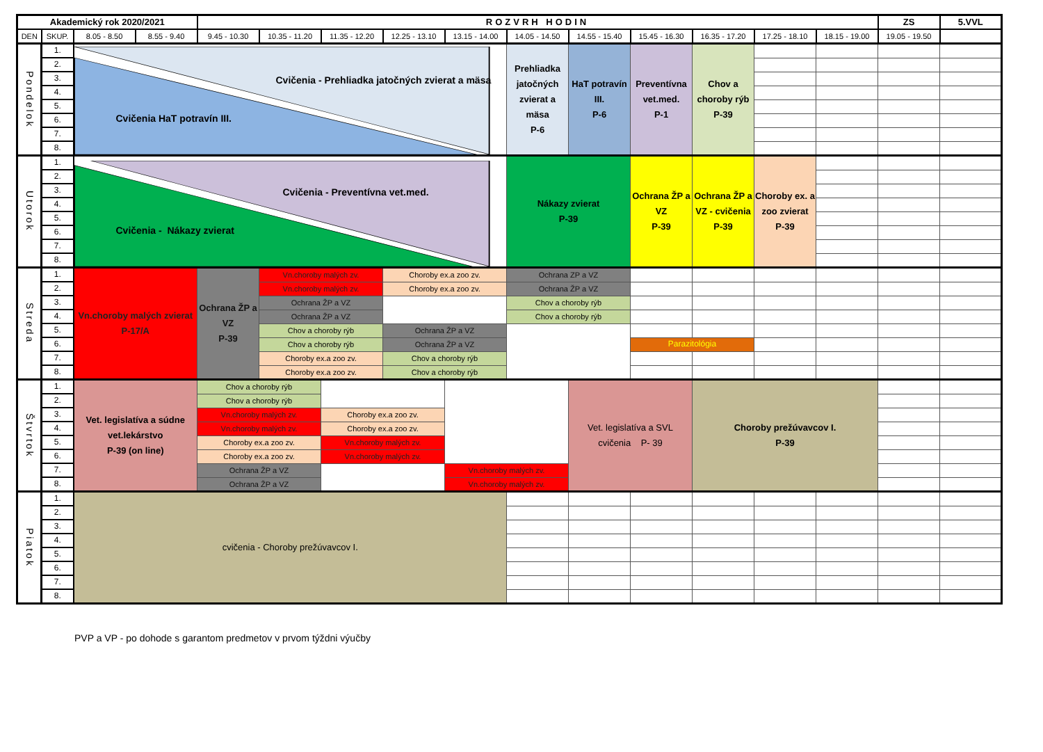| Akademický rok 2020/2021 | | | | ROZVRH HODIN | | | | | | | | | | | ZS | 5.VVL |
| --- | --- | --- | --- | --- | --- | --- | --- | --- | --- | --- | --- | --- | --- | --- | --- | --- |
| DEN | SKUP. | 8.05 - 8.50 | 8.55 - 9.40 | 9.45 - 10.30 | 10.35 - 11.20 | 11.35 - 12.20 | 12.25 - 13.10 | 13.15 - 14.00 | 14.05 - 14.50 | 14.55 - 15.40 | 15.45 - 16.30 | 16.35 - 17.20 | 17.25 - 18.10 | 18.15 - 19.00 | 19.05 - 19.50 | |
| Pondelok | 1. | Cvičenia - Prehliadka jatočných zvierat a mäsa Cvičenia HaT potravín III. | | | | | | | Prehliadka jatočných zvierat a mäsa P-6 | HaT potravín III. P-6 | Preventívna vet.med. P-1 | Chov a choroby rýb P-39 | | | | |
| | 2. | | | | | | | | | | | | | | | |
| | 3. | | | | | | | | | | | | | | | |
| | 4. | | | | | | | | | | | | | | | |
| | 5. | | | | | | | | | | | | | | | |
| | 6. | | | | | | | | | | | | | | | |
| | 7. | | | | | | | | | | | | | | | |
| | 8. | | | | | | | | | | | | | | | |
| Utorok | 1. | Cvičenia - Preventívna vet.med. Cvičenia - Nákazy zvierat | | | | | | | Nákazy zvierat P-39 | | Ochrana ŽP a VZ P-39 | Ochrana ŽP a VZ - cvičenia P-39 | Choroby ex. a zoo zvierat P-39 | | | |
| | 2. | | | | | | | | | | | | | | | |
| | 3. | | | | | | | | | | | | | | | |
| | 4. | | | | | | | | | | | | | | | |
| | 5. | | | | | | | | | | | | | | | |
| | 6. | | | | | | | | | | | | | | | |
| | 7. | | | | | | | | | | | | | | | |
| | 8. | | | | | | | | | | | | | | | |
| Streda | 1. | Vn.choroby malých zvierat P-17/A | | Ochrana ŽP a VZ P-39 | Vn.choroby malých zv. | | Choroby ex.a zoo zv. | | Ochrana ZP a VZ | | | | | | | |
| | 2. | | | | Vn.choroby malých zv. | | Choroby ex.a zoo zv. | | Ochrana ŽP a VZ | | | | | | | |
| | 3. | | | | Ochrana ŽP a VZ | | | | Chov a choroby rýb | | | | | | | |
| | 4. | | | | Ochrana ŽP a VZ | | | | Chov a choroby rýb | | | | | | | |
| | 5. | | | | Chov a choroby rýb | | Ochrana ŽP a VZ | | | | | | | | | |
| | 6. | | | | Chov a choroby rýb | | Ochrana ŽP a VZ | | | | Parazitológia | | | | | |
| | 7. | | | | Choroby ex.a zoo zv. | | Chov a choroby rýb | | | | | | | | | |
| | 8. | | | | Choroby ex.a zoo zv. | | Chov a choroby rýb | | | | | | | | | |
| Štvrtok | 1. | Vet. legislatíva a súdne vet.lekárstvo P-39 (on line) | | Chov a choroby rýb | | | | | | Vet. legislatíva a SVL cvičenia P- 39 | | Choroby prežúvavcov I. P-39 | | | | |
| | 2. | | | Chov a choroby rýb | | | | | | | | | | | | |
| | 3. | | | Vn.choroby malých zv. | | Choroby ex.a zoo zv. | | | | | | | | | | |
| | 4. | | | Vn.choroby malých zv. | | Choroby ex.a zoo zv. | | | | | | | | | | |
| | 5. | | | Choroby ex.a zoo zv. | | Vn.choroby malých zv. | | | | | | | | | | |
| | 6. | | | Choroby ex.a zoo zv. | | Vn.choroby malých zv. | | | | | | | | | | |
| | 7. | | | Ochrana ŽP a VZ | | | | Vn.choroby malých zv. | | | | | | | | |
| | 8. | | | Ochrana ŽP a VZ | | | | Vn.choroby malých zv. | | | | | | | | |
| Piatok | 1. | cvičenia - Choroby prežúvavcov I. | | | | | | | | | | | | | | |
| | 2. | | | | | | | | | | | | | | | |
| | 3. | | | | | | | | | | | | | | | |
| | 4. | | | | | | | | | | | | | | | |
| | 5. | | | | | | | | | | | | | | | |
| | 6. | | | | | | | | | | | | | | | |
| | 7. | | | | | | | | | | | | | | | |
| | 8. | | | | | | | | | | | | | | | |
PVP a VP - po dohode s garantom predmetov v prvom týždni výučby